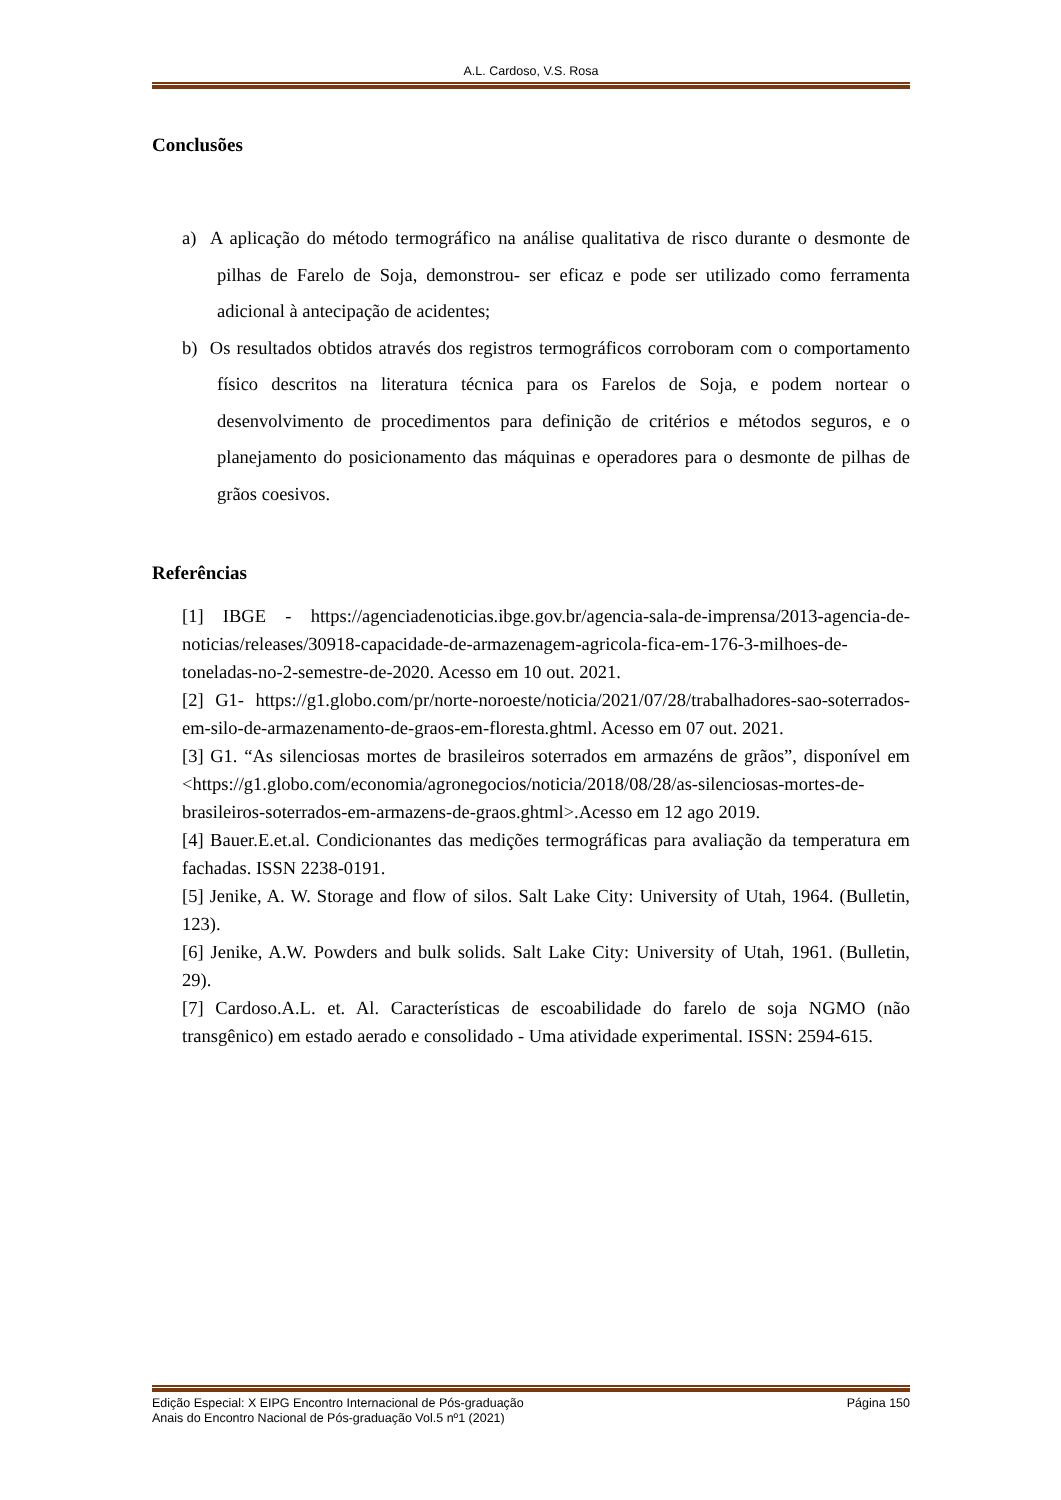A.L. Cardoso, V.S. Rosa
Conclusões
a) A aplicação do método termográfico na análise qualitativa de risco durante o desmonte de pilhas de Farelo de Soja, demonstrou- ser eficaz e pode ser utilizado como ferramenta adicional à antecipação de acidentes;
b) Os resultados obtidos através dos registros termográficos corroboram com o comportamento físico descritos na literatura técnica para os Farelos de Soja, e podem nortear o desenvolvimento de procedimentos para definição de critérios e métodos seguros, e o planejamento do posicionamento das máquinas e operadores para o desmonte de pilhas de grãos coesivos.
Referências
[1] IBGE - https://agenciadenoticias.ibge.gov.br/agencia-sala-de-imprensa/2013-agencia-de-noticias/releases/30918-capacidade-de-armazenagem-agricola-fica-em-176-3-milhoes-de-toneladas-no-2-semestre-de-2020. Acesso em 10 out. 2021.
[2] G1- https://g1.globo.com/pr/norte-noroeste/noticia/2021/07/28/trabalhadores-sao-soterrados-em-silo-de-armazenamento-de-graos-em-floresta.ghtml. Acesso em 07 out. 2021.
[3] G1. “As silenciosas mortes de brasileiros soterrados em armazéns de grãos”, disponível em <https://g1.globo.com/economia/agronegocios/noticia/2018/08/28/as-silenciosas-mortes-de-brasileiros-soterrados-em-armazens-de-graos.ghtml>.Acesso em 12 ago 2019.
[4] Bauer.E.et.al. Condicionantes das medições termográficas para avaliação da temperatura em fachadas. ISSN 2238-0191.
[5] Jenike, A. W. Storage and flow of silos. Salt Lake City: University of Utah, 1964. (Bulletin, 123).
[6] Jenike, A.W. Powders and bulk solids. Salt Lake City: University of Utah, 1961. (Bulletin, 29).
[7] Cardoso.A.L. et. Al. Características de escoabilidade do farelo de soja NGMO (não transgênico) em estado aerado e consolidado - Uma atividade experimental. ISSN: 2594-615.
Edição Especial: X EIPG Encontro Internacional de Pós-graduação Página 150
Anais do Encontro Nacional de Pós-graduação Vol.5 nº1 (2021)